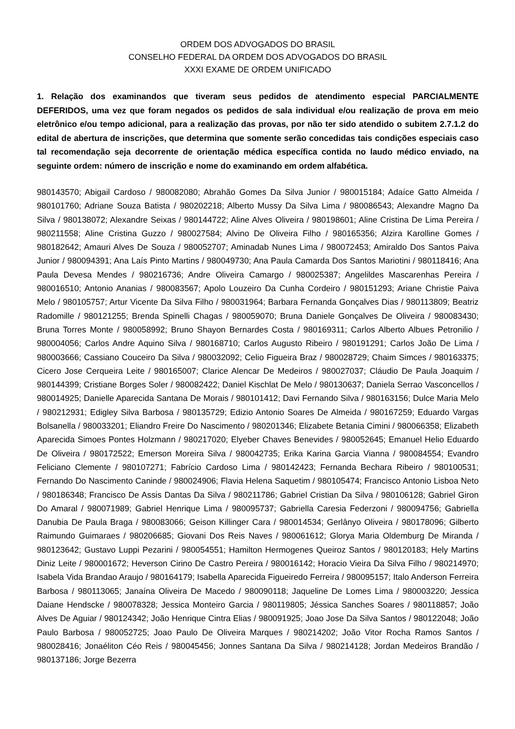ORDEM DOS ADVOGADOS DO BRASIL
CONSELHO FEDERAL DA ORDEM DOS ADVOGADOS DO BRASIL
XXXI EXAME DE ORDEM UNIFICADO
1. Relação dos examinandos que tiveram seus pedidos de atendimento especial PARCIALMENTE DEFERIDOS, uma vez que foram negados os pedidos de sala individual e/ou realização de prova em meio eletrônico e/ou tempo adicional, para a realização das provas, por não ter sido atendido o subitem 2.7.1.2 do edital de abertura de inscrições, que determina que somente serão concedidas tais condições especiais caso tal recomendação seja decorrente de orientação médica específica contida no laudo médico enviado, na seguinte ordem: número de inscrição e nome do examinando em ordem alfabética.
980143570; Abigail Cardoso / 980082080; Abrahão Gomes Da Silva Junior / 980015184; Adaíce Gatto Almeida / 980101760; Adriane Souza Batista / 980202218; Alberto Mussy Da Silva Lima / 980086543; Alexandre Magno Da Silva / 980138072; Alexandre Seixas / 980144722; Aline Alves Oliveira / 980198601; Aline Cristina De Lima Pereira / 980211558; Aline Cristina Guzzo / 980027584; Alvino De Oliveira Filho / 980165356; Alzira Karolline Gomes / 980182642; Amauri Alves De Souza / 980052707; Aminadab Nunes Lima / 980072453; Amiraldo Dos Santos Paiva Junior / 980094391; Ana Laís Pinto Martins / 980049730; Ana Paula Camarda Dos Santos Mariotini / 980118416; Ana Paula Devesa Mendes / 980216736; Andre Oliveira Camargo / 980025387; Angelildes Mascarenhas Pereira / 980016510; Antonio Ananias / 980083567; Apolo Louzeiro Da Cunha Cordeiro / 980151293; Ariane Christie Paiva Melo / 980105757; Artur Vicente Da Silva Filho / 980031964; Barbara Fernanda Gonçalves Dias / 980113809; Beatriz Radomille / 980121255; Brenda Spinelli Chagas / 980059070; Bruna Daniele Gonçalves De Oliveira / 980083430; Bruna Torres Monte / 980058992; Bruno Shayon Bernardes Costa / 980169311; Carlos Alberto Albues Petronilio / 980004056; Carlos Andre Aquino Silva / 980168710; Carlos Augusto Ribeiro / 980191291; Carlos João De Lima / 980003666; Cassiano Couceiro Da Silva / 980032092; Celio Figueira Braz / 980028729; Chaim Simces / 980163375; Cicero Jose Cerqueira Leite / 980165007; Clarice Alencar De Medeiros / 980027037; Cláudio De Paula Joaquim / 980144399; Cristiane Borges Soler / 980082422; Daniel Kischlat De Melo / 980130637; Daniela Serrao Vasconcellos / 980014925; Danielle Aparecida Santana De Morais / 980101412; Davi Fernando Silva / 980163156; Dulce Maria Melo / 980212931; Edigley Silva Barbosa / 980135729; Edizio Antonio Soares De Almeida / 980167259; Eduardo Vargas Bolsanella / 980033201; Eliandro Freire Do Nascimento / 980201346; Elizabete Betania Cimini / 980066358; Elizabeth Aparecida Simoes Pontes Holzmann / 980217020; Elyeber Chaves Benevides / 980052645; Emanuel Helio Eduardo De Oliveira / 980172522; Emerson Moreira Silva / 980042735; Erika Karina Garcia Vianna / 980084554; Evandro Feliciano Clemente / 980107271; Fabrício Cardoso Lima / 980142423; Fernanda Bechara Ribeiro / 980100531; Fernando Do Nascimento Caninde / 980024906; Flavia Helena Saquetim / 980105474; Francisco Antonio Lisboa Neto / 980186348; Francisco De Assis Dantas Da Silva / 980211786; Gabriel Cristian Da Silva / 980106128; Gabriel Giron Do Amaral / 980071989; Gabriel Henrique Lima / 980095737; Gabriella Caresia Federzoni / 980094756; Gabriella Danubia De Paula Braga / 980083066; Geison Killinger Cara / 980014534; Gerlânyo Oliveira / 980178096; Gilberto Raimundo Guimaraes / 980206685; Giovani Dos Reis Naves / 980061612; Glorya Maria Oldemburg De Miranda / 980123642; Gustavo Luppi Pezarini / 980054551; Hamilton Hermogenes Queiroz Santos / 980120183; Hely Martins Diniz Leite / 980001672; Heverson Cirino De Castro Pereira / 980016142; Horacio Vieira Da Silva Filho / 980214970; Isabela Vida Brandao Araujo / 980164179; Isabella Aparecida Figueiredo Ferreira / 980095157; Italo Anderson Ferreira Barbosa / 980113065; Janaína Oliveira De Macedo / 980090118; Jaqueline De Lomes Lima / 980003220; Jessica Daiane Hendscke / 980078328; Jessica Monteiro Garcia / 980119805; Jéssica Sanches Soares / 980118857; João Alves De Aguiar / 980124342; João Henrique Cintra Elias / 980091925; Joao Jose Da Silva Santos / 980122048; João Paulo Barbosa / 980052725; Joao Paulo De Oliveira Marques / 980214202; João Vitor Rocha Ramos Santos / 980028416; Jonaéliton Céo Reis / 980045456; Jonnes Santana Da Silva / 980214128; Jordan Medeiros Brandão / 980137186; Jorge Bezerra